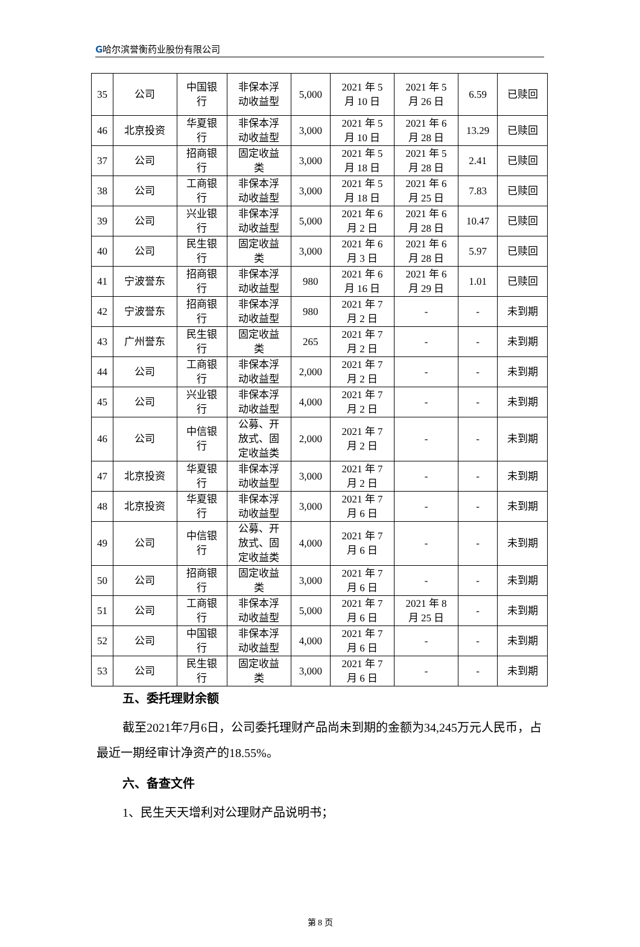G哈尔滨誉衡药业股份有限公司
| 35 | 公司 | 中国银 行 | 非保本浮 动收益型 | 5,000 | 2021 年 5 月 10 日 | 2021 年 5 月 26 日 | 6.59 | 已赎回 |
| 46 | 北京投资 | 华夏银 行 | 非保本浮 动收益型 | 3,000 | 2021 年 5 月 10 日 | 2021 年 6 月 28 日 | 13.29 | 已赎回 |
| 37 | 公司 | 招商银 行 | 固定收益 类 | 3,000 | 2021 年 5 月 18 日 | 2021 年 5 月 28 日 | 2.41 | 已赎回 |
| 38 | 公司 | 工商银 行 | 非保本浮 动收益型 | 3,000 | 2021 年 5 月 18 日 | 2021 年 6 月 25 日 | 7.83 | 已赎回 |
| 39 | 公司 | 兴业银 行 | 非保本浮 动收益型 | 5,000 | 2021 年 6 月 2 日 | 2021 年 6 月 28 日 | 10.47 | 已赎回 |
| 40 | 公司 | 民生银 行 | 固定收益 类 | 3,000 | 2021 年 6 月 3 日 | 2021 年 6 月 28 日 | 5.97 | 已赎回 |
| 41 | 宁波誉东 | 招商银 行 | 非保本浮 动收益型 | 980 | 2021 年 6 月 16 日 | 2021 年 6 月 29 日 | 1.01 | 已赎回 |
| 42 | 宁波誉东 | 招商银 行 | 非保本浮 动收益型 | 980 | 2021 年 7 月 2 日 | - | - | 未到期 |
| 43 | 广州誉东 | 民生银 行 | 固定收益 类 | 265 | 2021 年 7 月 2 日 | - | - | 未到期 |
| 44 | 公司 | 工商银 行 | 非保本浮 动收益型 | 2,000 | 2021 年 7 月 2 日 | - | - | 未到期 |
| 45 | 公司 | 兴业银 行 | 非保本浮 动收益型 | 4,000 | 2021 年 7 月 2 日 | - | - | 未到期 |
| 46 | 公司 | 中信银 行 | 公募、开 放式、固 定收益类 | 2,000 | 2021 年 7 月 2 日 | - | - | 未到期 |
| 47 | 北京投资 | 华夏银 行 | 非保本浮 动收益型 | 3,000 | 2021 年 7 月 2 日 | - | - | 未到期 |
| 48 | 北京投资 | 华夏银 行 | 非保本浮 动收益型 | 3,000 | 2021 年 7 月 6 日 | - | - | 未到期 |
| 49 | 公司 | 中信银 行 | 公募、开 放式、固 定收益类 | 4,000 | 2021 年 7 月 6 日 | - | - | 未到期 |
| 50 | 公司 | 招商银 行 | 固定收益 类 | 3,000 | 2021 年 7 月 6 日 | - | - | 未到期 |
| 51 | 公司 | 工商银 行 | 非保本浮 动收益型 | 5,000 | 2021 年 7 月 6 日 | 2021 年 8 月 25 日 | - | 未到期 |
| 52 | 公司 | 中国银 行 | 非保本浮 动收益型 | 4,000 | 2021 年 7 月 6 日 | - | - | 未到期 |
| 53 | 公司 | 民生银 行 | 固定收益 类 | 3,000 | 2021 年 7 月 6 日 | - | - | 未到期 |
五、委托理财余额
截至2021年7月6日，公司委托理财产品尚未到期的金额为34,245万元人民币，占最近一期经审计净资产的18.55%。
六、备查文件
1、民生天天增利对公理财产品说明书；
第 8 页